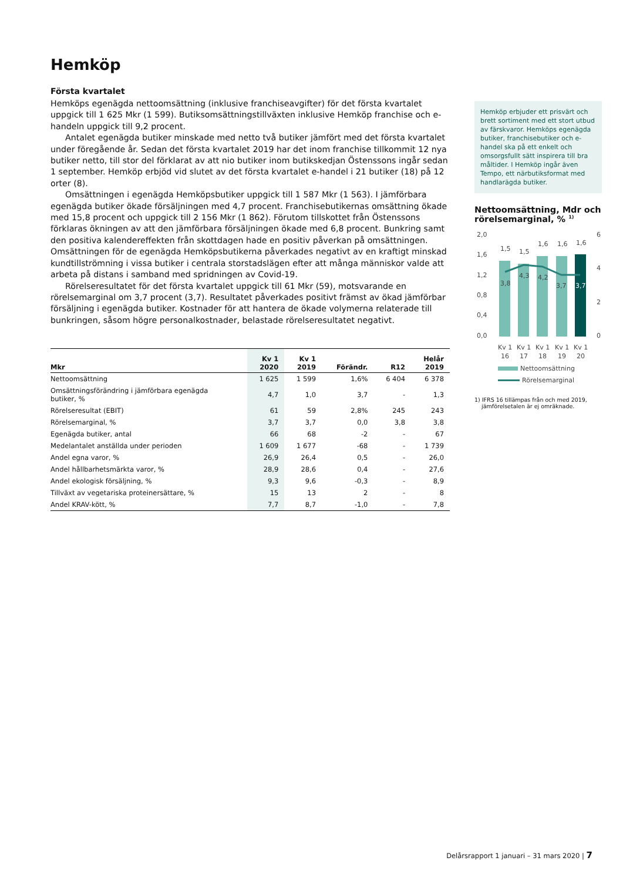Hemköp
Första kvartalet
Hemköps egenägda nettoomsättning (inklusive franchiseavgifter) för det första kvartalet uppgick till 1 625 Mkr (1 599). Butiksomsättningstillväxten inklusive Hemköp franchise och e-handeln uppgick till 9,2 procent.
Antalet egenägda butiker minskade med netto två butiker jämfört med det första kvartalet under föregående år. Sedan det första kvartalet 2019 har det inom franchise tillkommit 12 nya butiker netto, till stor del förklarat av att nio butiker inom butikskedjan Östenssons ingår sedan 1 september. Hemköp erbjöd vid slutet av det första kvartalet e-handel i 21 butiker (18) på 12 orter (8).
Omsättningen i egenägda Hemköpsbutiker uppgick till 1 587 Mkr (1 563). I jämförbara egenägda butiker ökade försäljningen med 4,7 procent. Franchisebutikernas omsättning ökade med 15,8 procent och uppgick till 2 156 Mkr (1 862). Förutom tillskottet från Östenssons förklaras ökningen av att den jämförbara försäljningen ökade med 6,8 procent. Bunkring samt den positiva kalendereffekten från skottdagen hade en positiv påverkan på omsättningen. Omsättningen för de egenägda Hemköpsbutikerna påverkades negativt av en kraftigt minskad kundtillströmning i vissa butiker i centrala storstadslägen efter att många människor valde att arbeta på distans i samband med spridningen av Covid-19.
Rörelseresultatet för det första kvartalet uppgick till 61 Mkr (59), motsvarande en rörelsemarginal om 3,7 procent (3,7). Resultatet påverkades positivt främst av ökad jämförbar försäljning i egenägda butiker. Kostnader för att hantera de ökade volymerna relaterade till bunkringen, såsom högre personalkostnader, belastade rörelseresultatet negativt.
| Mkr | Kv 1 2020 | Kv 1 2019 | Förändr. | R12 | Helår 2019 |
| --- | --- | --- | --- | --- | --- |
| Nettoomsättning | 1 625 | 1 599 | 1,6% | 6 404 | 6 378 |
| Omsättningsförändring i jämförbara egenägda butiker, % | 4,7 | 1,0 | 3,7 | - | 1,3 |
| Rörelseresultat (EBIT) | 61 | 59 | 2,8% | 245 | 243 |
| Rörelsemarginal, % | 3,7 | 3,7 | 0,0 | 3,8 | 3,8 |
| Egenägda butiker, antal | 66 | 68 | -2 | - | 67 |
| Medelantalet anställda under perioden | 1 609 | 1 677 | -68 | - | 1 739 |
| Andel egna varor, % | 26,9 | 26,4 | 0,5 | - | 26,0 |
| Andel hållbarhetsmärkta varor, % | 28,9 | 28,6 | 0,4 | - | 27,6 |
| Andel ekologisk försäljning, % | 9,3 | 9,6 | -0,3 | - | 8,9 |
| Tillväxt av vegetariska proteinersättare, % | 15 | 13 | 2 | - | 8 |
| Andel KRAV-kött, % | 7,7 | 8,7 | -1,0 | - | 7,8 |
Hemköp erbjuder ett prisvärt och brett sortiment med ett stort utbud av färskvaror. Hemköps egenägda butiker, franchisebutiker och e-handel ska på ett enkelt och omsorgsfullt sätt inspirera till bra måltider. I Hemköp ingår även Tempo, ett närbutiksformat med handlarägda butiker.
Nettoomsättning, Mdr och rörelsemarginal, % <sup>1)</sup>
2,0
1,6
1,2
0,8
0,4
0,0
6
4
2
0
1,5
1,5
1,6
1,6
1,6
3,8
4,3
4,2
3,7
3,7
Kv 1
Kv 1
Kv 1
Kv 1
Kv 1
16
17
18
19
20
Nettoomsättning
Rörelsemarginal
1) IFRS 16 tillämpas från och med 2019,
jämförelsetalen är ej omräknade.
Delårsrapport 1 januari – 31 mars 2020 | 7